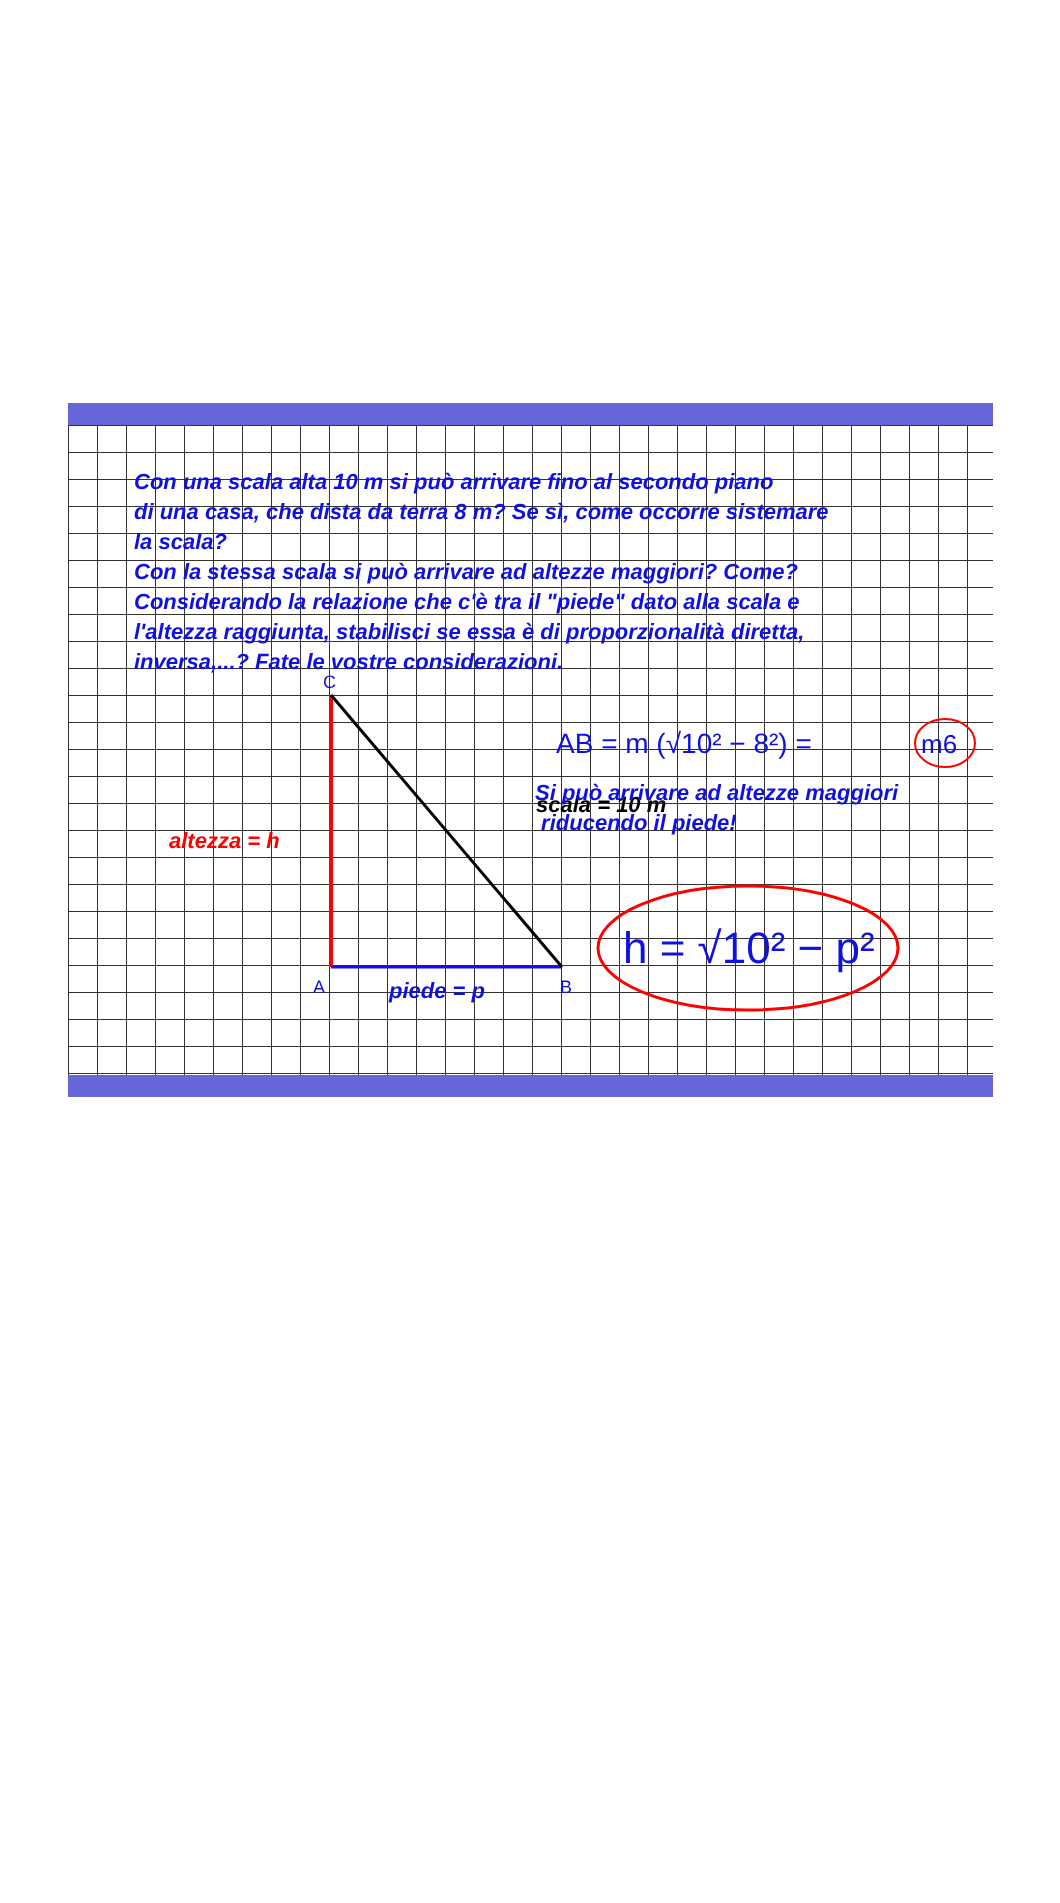Con una scala alta 10 m si può arrivare fino al secondo piano
di una casa, che dista da terra 8 m? Se sì, come occorre sistemare
la scala?
Con la stessa scala si può arrivare ad altezze maggiori? Come?
Considerando la relazione che c'è tra il "piede" dato alla scala e
l'altezza raggiunta, stabilisci se essa è di proporzionalità diretta,
inversa,...? Fate le vostre considerazioni.
C
A
B
AB = m (√10² − 8²) =
m6
h = √10² − p²
scala = 10 m
altezza = h
piede = p
Si può arrivare ad altezze maggiori
riducendo il piede!